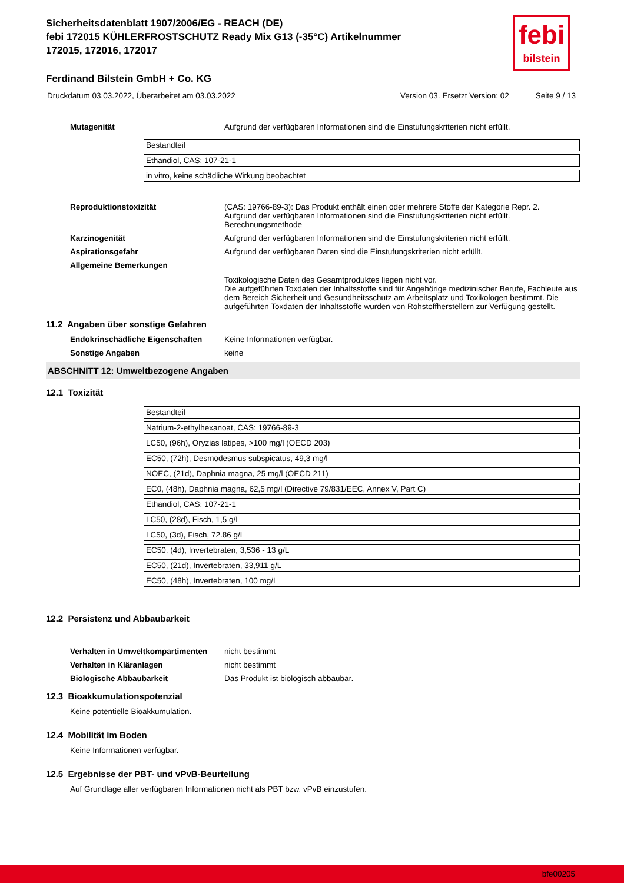Sicherheitsdatenblatt 1907/2006/EG - REACH (DE)
febi 172015 KÜHLERFROSTSCHUTZ Ready Mix G13 (-35°C) Artikelnummer
172015, 172016, 172017
febi
bilstein
Ferdinand Bilstein GmbH + Co. KG
Druckdatum 03.03.2022, Überarbeitet am 03.03.2022 Version 03. Ersetzt Version: 02 Seite 9 / 13
Mutagenität Aufgrund der verfügbaren Informationen sind die Einstufungskriterien nicht erfüllt.
| Bestandteil |
| Ethandiol, CAS: 107-21-1 |
| in vitro, keine schädliche Wirkung beobachtet |
Reproduktionstoxizität (CAS: 19766-89-3): Das Produkt enthält einen oder mehrere Stoffe der Kategorie Repr. 2.
Aufgrund der verfügbaren Informationen sind die Einstufungskriterien nicht erfüllt.
Berechnungsmethode
Karzinogenität Aufgrund der verfügbaren Informationen sind die Einstufungskriterien nicht erfüllt.
Aspirationsgefahr Aufgrund der verfügbaren Daten sind die Einstufungskriterien nicht erfüllt.
Allgemeine Bemerkungen
Toxikologische Daten des Gesamtproduktes liegen nicht vor.
Die aufgeführten Toxdaten der Inhaltsstoffe sind für Angehörige medizinischer Berufe, Fachleute aus dem Bereich Sicherheit und Gesundheitsschutz am Arbeitsplatz und Toxikologen bestimmt. Die aufgeführten Toxdaten der Inhaltsstoffe wurden von Rohstoffherstellern zur Verfügung gestellt.
11.2 Angaben über sonstige Gefahren
Endokrinschädliche Eigenschaften Keine Informationen verfügbar.
Sonstige Angaben keine
ABSCHNITT 12: Umweltbezogene Angaben
12.1 Toxizität
| Bestandteil |
| Natrium-2-ethylhexanoat, CAS: 19766-89-3 |
| LC50, (96h), Oryzias latipes, >100 mg/l (OECD 203) |
| EC50, (72h), Desmodesmus subspicatus, 49,3 mg/l |
| NOEC, (21d), Daphnia magna, 25 mg/l (OECD 211) |
| EC0, (48h), Daphnia magna, 62,5 mg/l (Directive 79/831/EEC, Annex V, Part C) |
| Ethandiol, CAS: 107-21-1 |
| LC50, (28d), Fisch, 1,5 g/L |
| LC50, (3d), Fisch, 72.86 g/L |
| EC50, (4d), Invertebraten, 3,536 - 13 g/L |
| EC50, (21d), Invertebraten, 33,911 g/L |
| EC50, (48h), Invertebraten, 100 mg/L |
12.2 Persistenz und Abbaubarkeit
Verhalten in Umweltkompartimenten
nicht bestimmt
Verhalten in Kläranlagen nicht bestimmt
Biologische Abbaubarkeit Das Produkt ist biologisch abbaubar.
12.3 Bioakkumulationspotenzial
Keine potentielle Bioakkumulation.
12.4 Mobilität im Boden
Keine Informationen verfügbar.
12.5 Ergebnisse der PBT- und vPvB-Beurteilung
Auf Grundlage aller verfügbaren Informationen nicht als PBT bzw. vPvB einzustufen.
bfe00205